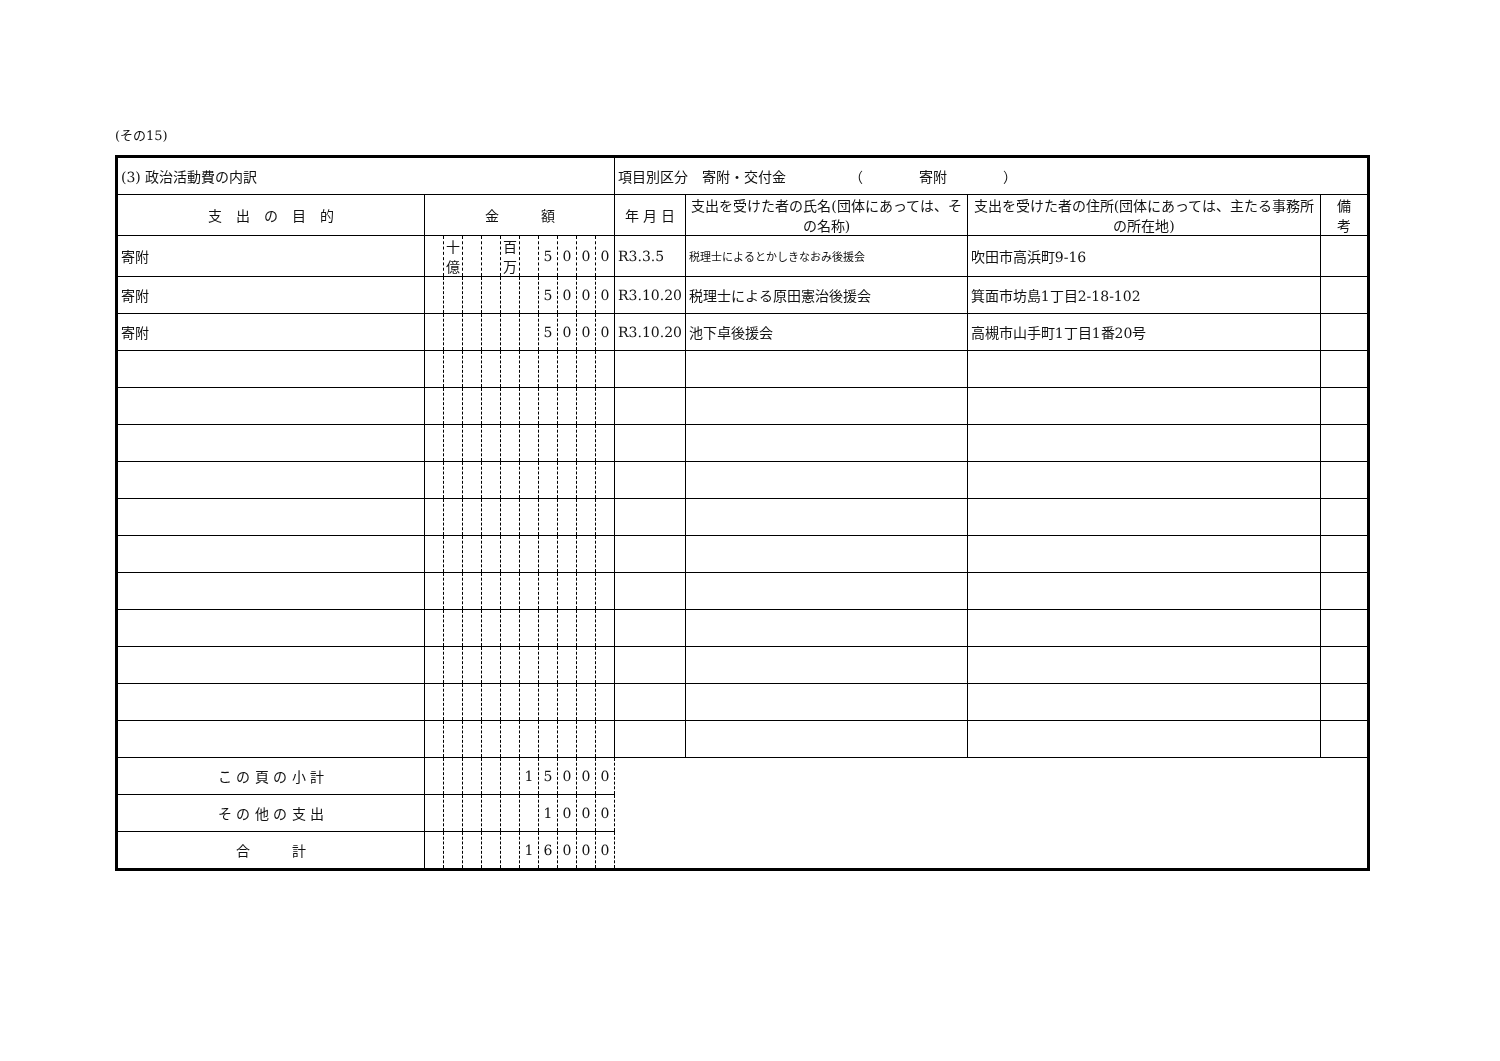(その15)
| (3) 政治活動費の内訳 | | | | | | | | | | | 項目別区分 寄附・交付金 （ 寄附 ） | | | |
| 支 出 の 目 的 | 金 額 | | | | | | | | | | 年 月 日 | 支出を受けた者の氏名(団体にあっては、その名称) | 支出を受けた者の住所(団体にあっては、主たる事務所の所在地) | 備 考 |
| 寄附 | | 十億 | | | 百万 | | 5 | 0 | 0 | 0 | R3.3.5 | 税理士によるとかしきなおみ後援会 | 吹田市高浜町9-16 | |
| 寄附 | | | | | | | 5 | 0 | 0 | 0 | R3.10.20 | 税理士による原田憲治後援会 | 箕面市坊島1丁目2-18-102 | |
| 寄附 | | | | | | | 5 | 0 | 0 | 0 | R3.10.20 | 池下卓後援会 | 高槻市山手町1丁目1番20号 | |
| こ の 頁 の 小 計 | | | | | | 1 | 5 | 0 | 0 | 0 | | | | |
| そ の 他 の 支 出 | | | | | | | 1 | 0 | 0 | 0 | | | | |
| 合 計 | | | | | | 1 | 6 | 0 | 0 | 0 | | | | |